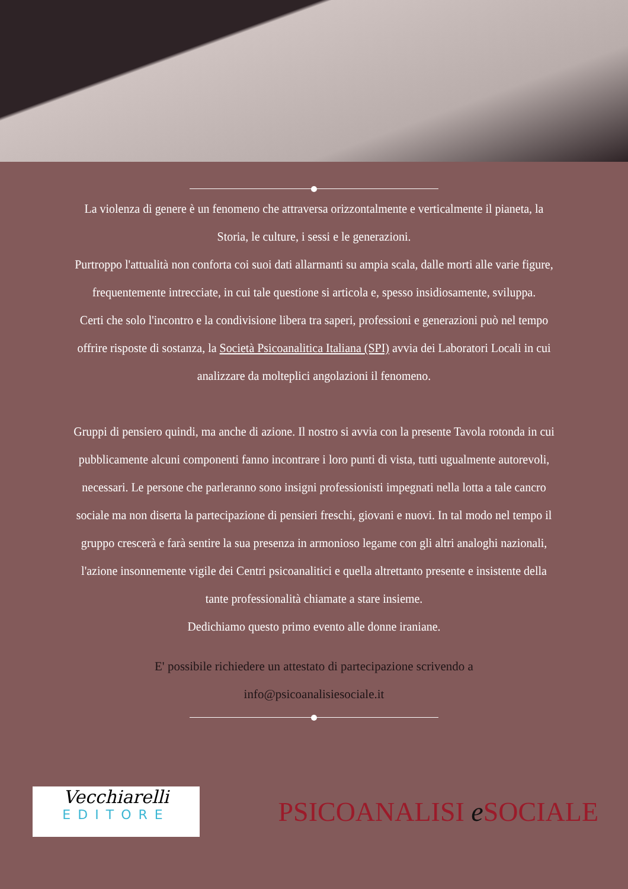La violenza di genere è un fenomeno che attraversa orizzontalmente e verticalmente il pianeta, la Storia, le culture, i sessi e le generazioni.
Purtroppo l'attualità non conforta coi suoi dati allarmanti su ampia scala, dalle morti alle varie figure, frequentemente intrecciate, in cui tale questione si articola e, spesso insidiosamente, sviluppa.
Certi che solo l'incontro e la condivisione libera tra saperi, professioni e generazioni può nel tempo offrire risposte di sostanza, la Società Psicoanalitica Italiana (SPI) avvia dei Laboratori Locali in cui analizzare da molteplici angolazioni il fenomeno.
Gruppi di pensiero quindi, ma anche di azione. Il nostro si avvia con la presente Tavola rotonda in cui pubblicamente alcuni componenti fanno incontrare i loro punti di vista, tutti ugualmente autorevoli, necessari. Le persone che parleranno sono insigni professionisti impegnati nella lotta a tale cancro sociale ma non diserta la partecipazione di pensieri freschi, giovani e nuovi. In tal modo nel tempo il gruppo crescerà e farà sentire la sua presenza in armonioso legame con gli altri analoghi nazionali, l'azione insonnemente vigile dei Centri psicoanalitici e quella altrettanto presente e insistente della tante professionalità chiamate a stare insieme.
Dedichiamo questo primo evento alle donne iraniane.
E' possibile richiedere un attestato di partecipazione scrivendo a
info@psicoanalisiesociale.it
Vecchiarelli
EDITORE
PSICOANALISI e SOCIALE